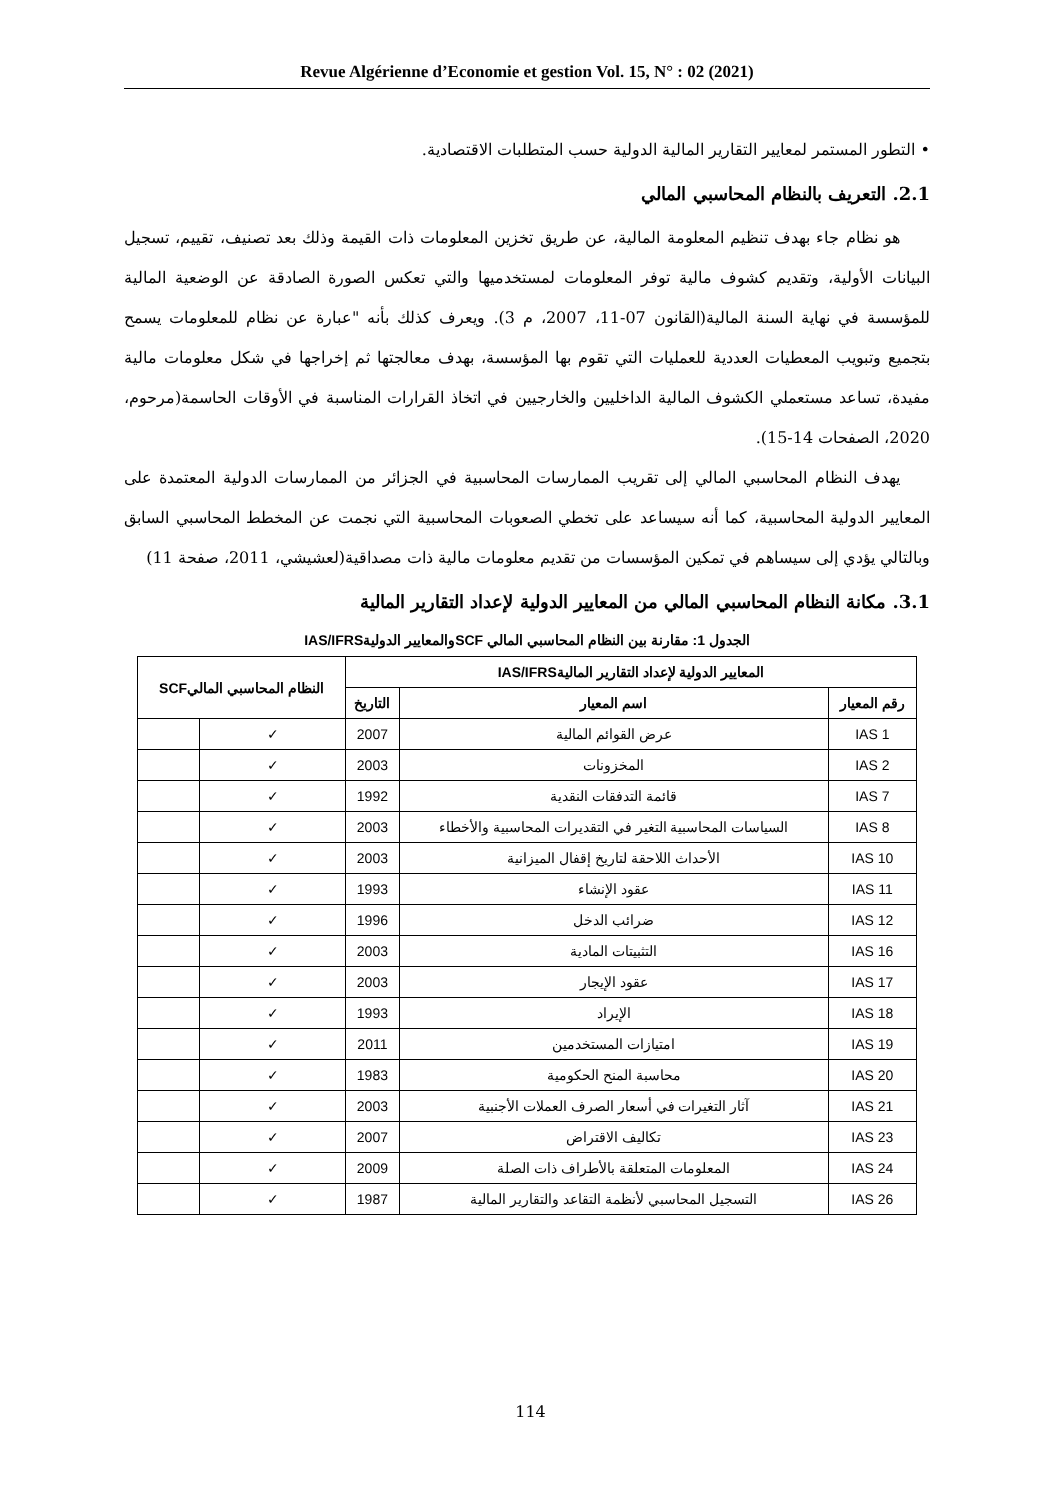Revue Algérienne d’Economie et gestion Vol. 15, N° : 02 (2021)
• التطور المستمر لمعايير التقارير المالية الدولية حسب المتطلبات الاقتصادية.
2.1. التعريف بالنظام المحاسبي المالي
هو نظام جاء بهدف تنظيم المعلومة المالية، عن طريق تخزين المعلومات ذات القيمة وذلك بعد تصنيف، تقييم، تسجيل البيانات الأولية، وتقديم كشوف مالية توفر المعلومات لمستخدميها والتي تعكس الصورة الصادقة عن الوضعية المالية للمؤسسة في نهاية السنة المالية(القانون 07-11، 2007، م 3). ويعرف كذلك بأنه "عبارة عن نظام للمعلومات يسمح بتجميع وتبويب المعطيات العددية للعمليات التي تقوم بها المؤسسة، بهدف معالجتها ثم إخراجها في شكل معلومات مالية مفيدة، تساعد مستعملي الكشوف المالية الداخليين والخارجيين في اتخاذ القرارات المناسبة في الأوقات الحاسمة(مرحوم، 2020، الصفحات 14-15).
يهدف النظام المحاسبي المالي إلى تقريب الممارسات المحاسبية في الجزائر من الممارسات الدولية المعتمدة على المعايير الدولية المحاسبية، كما أنه سيساعد على تخطي الصعوبات المحاسبية التي نجمت عن المخطط المحاسبي السابق وبالتالي يؤدي إلى سيساهم في تمكين المؤسسات من تقديم معلومات مالية ذات مصداقية(لعشيشي، 2011، صفحة 11)
3.1. مكانة النظام المحاسبي المالي من المعايير الدولية لإعداد التقارير المالية
الجدول 1: مقارنة بين النظام المحاسبي المالي SCFوالمعايير الدوليةIAS/IFRS
| المعايير الدولية لإعداد التقارير الماليةIAS/IFRS | | | النظام المحاسبي الماليSCF | |
| --- | --- | --- | --- | --- |
| رقم المعيار | اسم المعيار | التاريخ | | |
| IAS 1 | عرض القوائم المالية | 2007 | ✓ | |
| IAS 2 | المخزونات | 2003 | ✓ | |
| IAS 7 | قائمة التدفقات النقدية | 1992 | ✓ | |
| IAS 8 | السياسات المحاسبية التغير في التقديرات المحاسبية والأخطاء | 2003 | ✓ | |
| IAS 10 | الأحداث اللاحقة لتاريخ إقفال الميزانية | 2003 | ✓ | |
| IAS 11 | عقود الإنشاء | 1993 | ✓ | |
| IAS 12 | ضرائب الدخل | 1996 | ✓ | |
| IAS 16 | التثبيتات المادية | 2003 | ✓ | |
| IAS 17 | عقود الإيجار | 2003 | ✓ | |
| IAS 18 | الإيراد | 1993 | ✓ | |
| IAS 19 | امتيازات المستخدمين | 2011 | ✓ | |
| IAS 20 | محاسبة المنح الحكومية | 1983 | ✓ | |
| IAS 21 | آثار التغيرات في أسعار الصرف العملات الأجنبية | 2003 | ✓ | |
| IAS 23 | تكاليف الاقتراض | 2007 | ✓ | |
| IAS 24 | المعلومات المتعلقة بالأطراف ذات الصلة | 2009 | ✓ | |
| IAS 26 | التسجيل المحاسبي لأنظمة التقاعد والتقارير المالية | 1987 | ✓ | |
114